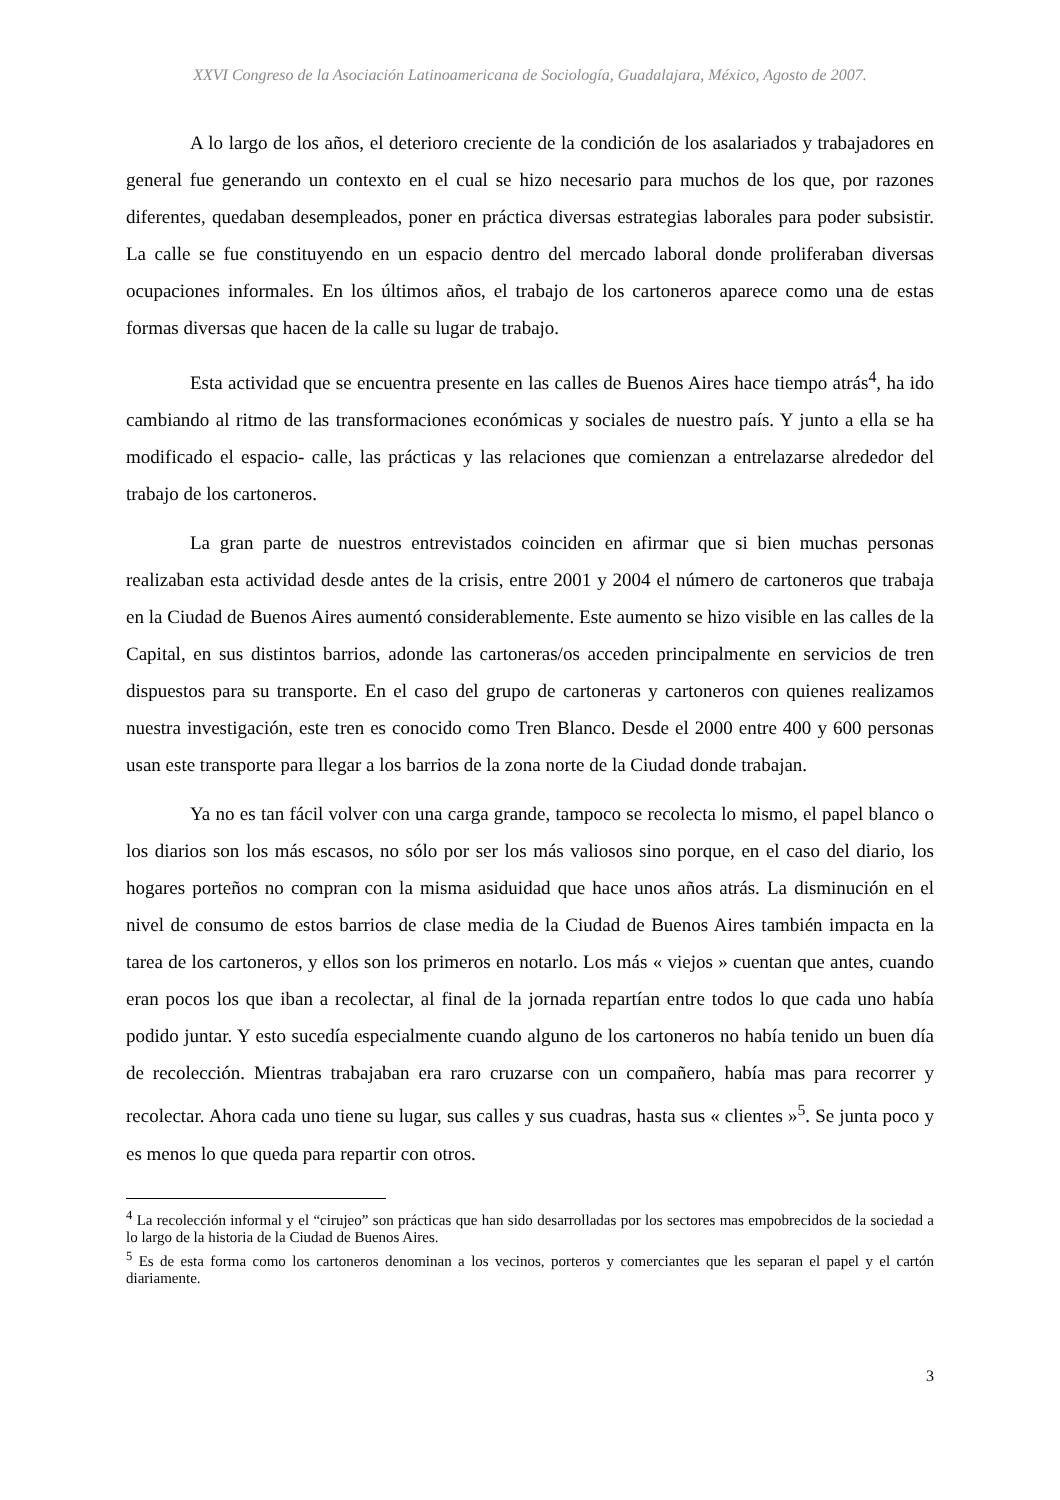XXVI Congreso de la Asociación Latinoamericana de Sociología, Guadalajara, México, Agosto de 2007.
A lo largo de los años, el deterioro creciente de la condición de los asalariados y trabajadores en general fue generando un contexto en el cual se hizo necesario para muchos de los que, por razones diferentes, quedaban desempleados, poner en práctica diversas estrategias laborales para poder subsistir. La calle se fue constituyendo en un espacio dentro del mercado laboral donde proliferaban diversas ocupaciones informales. En los últimos años, el trabajo de los cartoneros aparece como una de estas formas diversas que hacen de la calle su lugar de trabajo.
Esta actividad que se encuentra presente en las calles de Buenos Aires hace tiempo atrás<sup>4</sup>, ha ido cambiando al ritmo de las transformaciones económicas y sociales de nuestro país. Y junto a ella se ha modificado el espacio- calle, las prácticas y las relaciones que comienzan a entrelazarse alrededor del trabajo de los cartoneros.
La gran parte de nuestros entrevistados coinciden en afirmar que si bien muchas personas realizaban esta actividad desde antes de la crisis, entre 2001 y 2004 el número de cartoneros que trabaja en la Ciudad de Buenos Aires aumentó considerablemente. Este aumento se hizo visible en las calles de la Capital, en sus distintos barrios, adonde las cartoneras/os acceden principalmente en servicios de tren dispuestos para su transporte. En el caso del grupo de cartoneras y cartoneros con quienes realizamos nuestra investigación, este tren es conocido como Tren Blanco. Desde el 2000 entre 400 y 600 personas usan este transporte para llegar a los barrios de la zona norte de la Ciudad donde trabajan.
Ya no es tan fácil volver con una carga grande, tampoco se recolecta lo mismo, el papel blanco o los diarios son los más escasos, no sólo por ser los más valiosos sino porque, en el caso del diario, los hogares porteños no compran con la misma asiduidad que hace unos años atrás. La disminución en el nivel de consumo de estos barrios de clase media de la Ciudad de Buenos Aires también impacta en la tarea de los cartoneros, y ellos son los primeros en notarlo. Los más « viejos » cuentan que antes, cuando eran pocos los que iban a recolectar, al final de la jornada repartían entre todos lo que cada uno había podido juntar. Y esto sucedía especialmente cuando alguno de los cartoneros no había tenido un buen día de recolección. Mientras trabajaban era raro cruzarse con un compañero, había mas para recorrer y recolectar. Ahora cada uno tiene su lugar, sus calles y sus cuadras, hasta sus « clientes »<sup>5</sup>. Se junta poco y es menos lo que queda para repartir con otros.
<sup>4</sup> La recolección informal y el “cirujeo” son prácticas que han sido desarrolladas por los sectores mas empobrecidos de la sociedad a lo largo de la historia de la Ciudad de Buenos Aires.
<sup>5</sup> Es de esta forma como los cartoneros denominan a los vecinos, porteros y comerciantes que les separan el papel y el cartón diariamente.
3